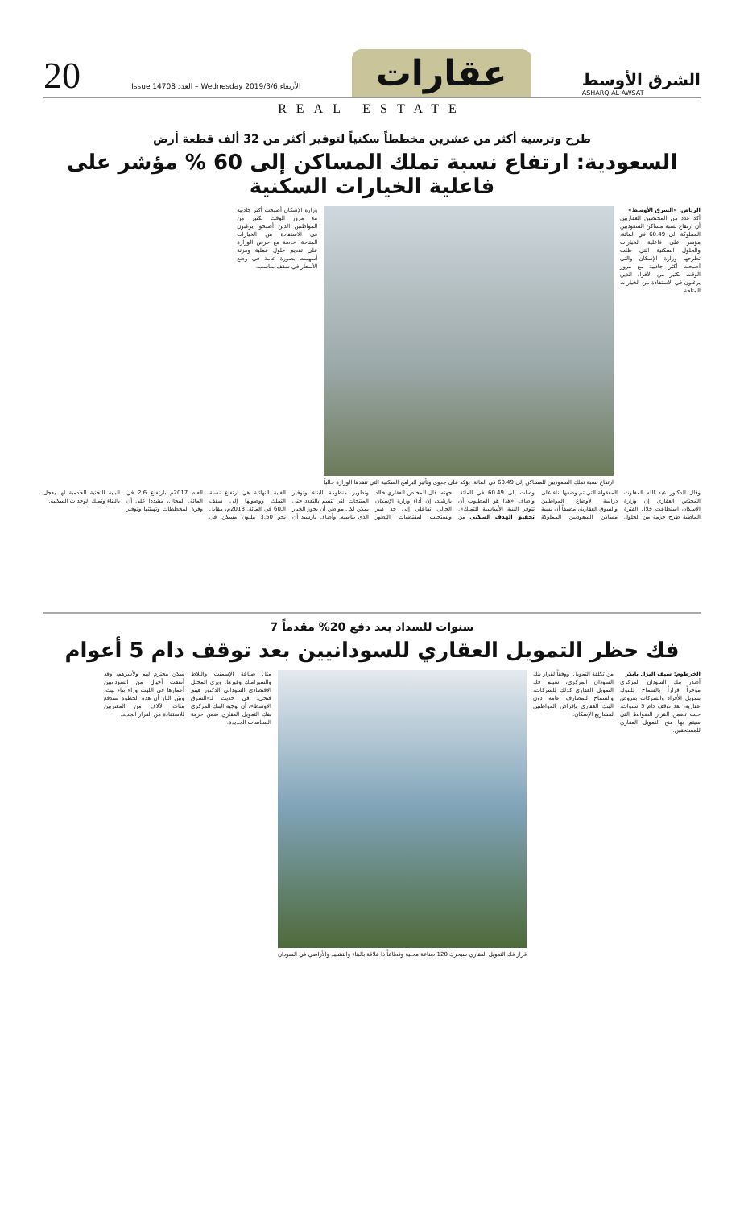20
Issue 14708 العدد – Wednesday 2019/3/6 الأربعاء
عقارات
الشرق الأوسط
ASHARQ AL-AWSAT
REAL ESTATE
طرح وترسية أكثر من عشرين مخططاً سكنياً لتوفير أكثر من 32 ألف قطعة أرض
السعودية: ارتفاع نسبة تملك المساكن إلى 60 % مؤشر على فاعلية الخيارات السكنية
الرياض: «الشرق الأوسط»
أكد عدد من المختصين العقاريين أن ارتفاع نسبة مساكن السعوديين المملوكة إلى 60.49 في المائة، مؤشر على فاعلية الخيارات والحلول السكنية التي ظلت تطرحها وزارة الإسكان والتي أصبحت أكثر جاذبية مع مرور الوقت لكثير من الأفراد الذين يرغبون في الاستفادة من الخيارات المتاحة.
ارتفاع نسبة تملك السعوديين للمساكن إلى 60.49 في المائة، يؤكد على جدوى وتأثير البرامج السكنية التي تنفذها الوزارة حالياً
وزارة الإسكان أصبحت أكثر جاذبية مع مرور الوقت لكثير من المواطنين الذين أصبحوا يرغبون في الاستفادة من الخيارات المتاحة، خاصة مع حرص الوزارة على تقديم حلول عملية ومرنة أسهمت بصورة عامة في وضع الأسعار في سقف مناسب.
وقال الدكتور عبد الله المغلوث المختص العقاري إن وزارة الإسكان استطاعت خلال الفترة الماضية طرح حزمة من الحلول المعقولة التي تم وضعها بناء على دراسة لأوضاع المواطنين والسوق العقارية، مضيفاً أن نسبة مساكن السعوديين المملوكة وصلت إلى 60.49 في المائة. وأضاف «هذا هو المطلوب أن تتوفر البنية الأساسية للتملك». تحقيق الهدف السكني من جهته، قال المختص العقاري خالد بارشيد، إن أداء وزارة الإسكان الحالي تفاعلي إلى حد كبير ويستجيب لمقتضيات التطور وتطوير منظومة البناء وتوفير المنتجات التي تتسم بالتعدد حتى يمكن لكل مواطن أن يحوز الخيار الذي يناسبه. وأضاف بارشيد أن الغاية النهائية هي ارتفاع نسبة التملك ووصولها إلى سقف الـ60 في المائة. 2018م، مقابل نحو 3.50 مليون مسكن في العام 2017م بارتفاع 2.6 في المائة. المجال، مشددا على أن وفرة المخططات وتهيئتها وتوفير البنية التحتية الخدمية لها يعجل بالبناء وتملك الوحدات السكنية.
7 سنوات للسداد بعد دفع 20% مقدماً
فك حظر التمويل العقاري للسودانيين بعد توقف دام 5 أعوام
الخرطوم: سيف اليزل بابكر
أصدر بنك السودان المركزي مؤخراً قراراً بالسماح للبنوك بتمويل الأفراد والشركات بقروض عقارية، بعد توقف دام 5 سنوات، حيث تضمن القرار الضوابط التي سيتم بها منح التمويل العقاري للمستحقين.
من تكلفة التمويل. ووفقاً لقرار بنك السودان المركزي، سيتم فك التمويل العقاري كذلك للشركات، والسماح للمصارف عامة دون البنك العقاري بإقراض المواطنين لمشاريع الإسكان.
قرار فك التمويل العقاري سيحرك 120 صناعة محلية وقطاعاً ذا علاقة بالبناء والتشييد والأراضي في السودان
مثل صناعة الإسمنت والبلاط والسيراميك وغيرها. ويرى المحلل الاقتصادي السوداني الدكتور هيثم فتحي، في حديث لـ«الشرق الأوسط»، أن توجيه البنك المركزي بفك التمويل العقاري ضمن حزمة السياسات الجديدة.
سكن محترم لهم ولأسرهم، وقد أنفقت أجيال من السودانيين أعمارها في اللهث وراء بناء بيت. وبيّن الباز أن هذه الخطوة ستدفع مئات الآلاف من المغتربين للاستفادة من القرار الجديد.